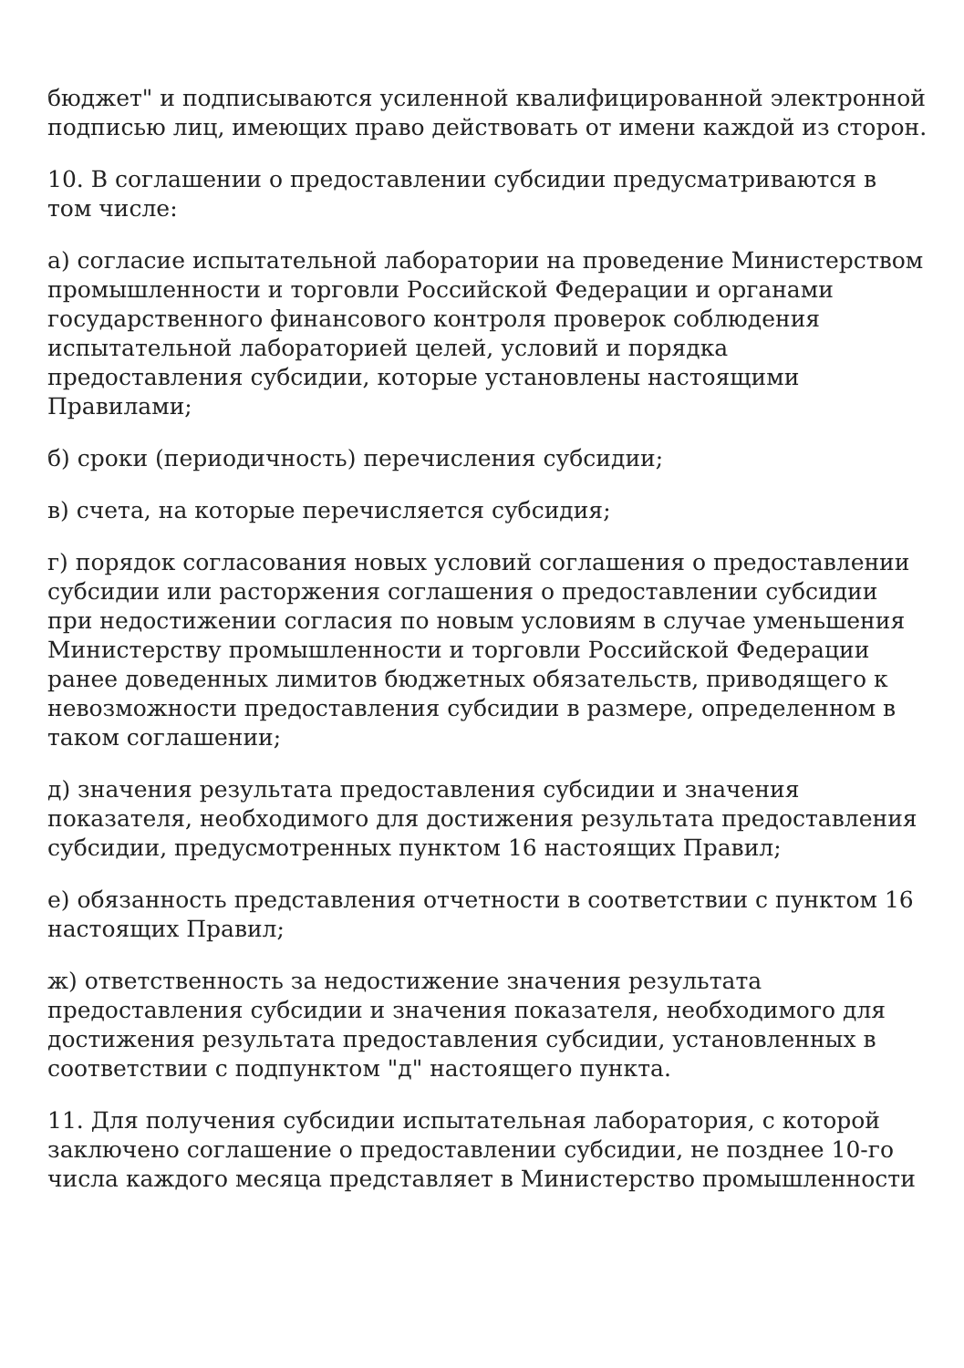бюджет" и подписываются усиленной квалифицированной электронной подписью лиц, имеющих право действовать от имени каждой из сторон.
10. В соглашении о предоставлении субсидии предусматриваются в том числе:
а) согласие испытательной лаборатории на проведение Министерством промышленности и торговли Российской Федерации и органами государственного финансового контроля проверок соблюдения испытательной лабораторией целей, условий и порядка предоставления субсидии, которые установлены настоящими Правилами;
б) сроки (периодичность) перечисления субсидии;
в) счета, на которые перечисляется субсидия;
г) порядок согласования новых условий соглашения о предоставлении субсидии или расторжения соглашения о предоставлении субсидии при недостижении согласия по новым условиям в случае уменьшения Министерству промышленности и торговли Российской Федерации ранее доведенных лимитов бюджетных обязательств, приводящего к невозможности предоставления субсидии в размере, определенном в таком соглашении;
д) значения результата предоставления субсидии и значения показателя, необходимого для достижения результата предоставления субсидии, предусмотренных пунктом 16 настоящих Правил;
е) обязанность представления отчетности в соответствии с пунктом 16 настоящих Правил;
ж) ответственность за недостижение значения результата предоставления субсидии и значения показателя, необходимого для достижения результата предоставления субсидии, установленных в соответствии с подпунктом "д" настоящего пункта.
11. Для получения субсидии испытательная лаборатория, с которой заключено соглашение о предоставлении субсидии, не позднее 10-го числа каждого месяца представляет в Министерство промышленности